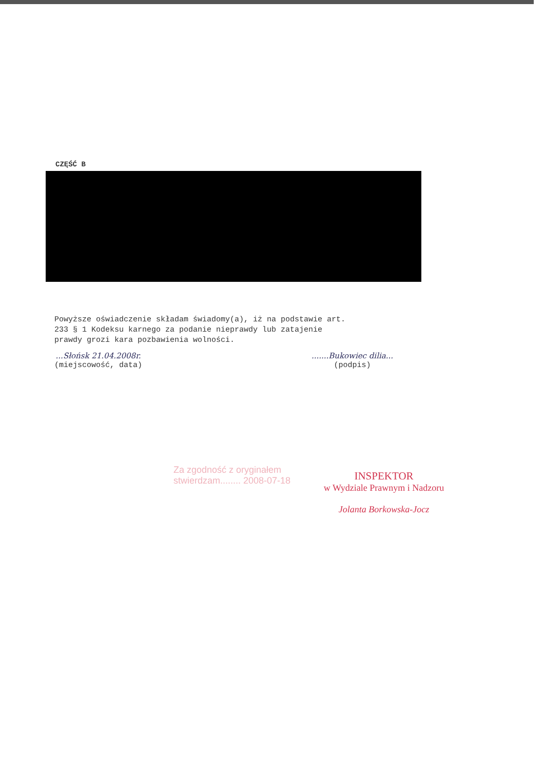CZĘŚĆ B
Powyższe oświadczenie składam świadomy(a), iż na podstawie art.
233 § 1 Kodeksu karnego za podanie nieprawdy lub zatajenie
prawdy grozi kara pozbawienia wolności.
...Słońsk 21.04.2008r.
(miejscowość, data)
.......Bukowiec dilia...
(podpis)
Za zgodność z oryginałem
stwierdzam........ 2008-07-18
INSPEKTOR
w Wydziale Prawnym i Nadzoru
Jolanta Borkowska-Jocz